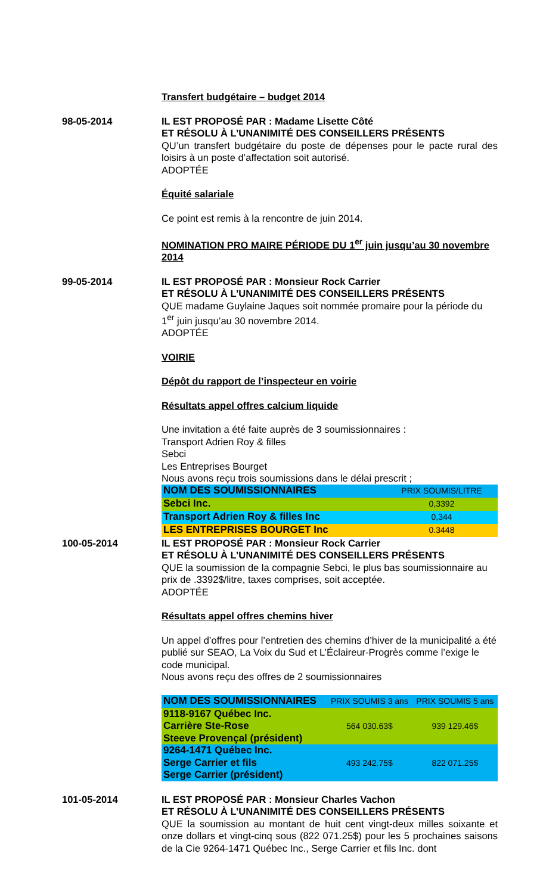Transfert budgétaire – budget 2014
98-05-2014 IL EST PROPOSÉ PAR : Madame Lisette Côté
ET RÉSOLU À L’UNANIMITÉ DES CONSEILLERS PRÉSENTS
QU’un transfert budgétaire du poste de dépenses pour le pacte rural des loisirs à un poste d’affectation soit autorisé.
ADOPTÉE
Équité salariale
Ce point est remis à la rencontre de juin 2014.
NOMINATION PRO MAIRE PÉRIODE DU 1<sup>er</sup> juin jusqu’au 30 novembre 2014
99-05-2014 IL EST PROPOSÉ PAR : Monsieur Rock Carrier
ET RÉSOLU À L’UNANIMITÉ DES CONSEILLERS PRÉSENTS
QUE madame Guylaine Jaques soit nommée promaire pour la période du 1<sup>er</sup> juin jusqu’au 30 novembre 2014.
ADOPTÉE
VOIRIE
Dépôt du rapport de l’inspecteur en voirie
Résultats appel offres calcium liquide
Une invitation a été faite auprès de 3 soumissionnaires :
Transport Adrien Roy & filles
Sebci
Les Entreprises Bourget
Nous avons reçu trois soumissions dans le délai prescrit ;
| NOM DES SOUMISSIONNAIRES | PRIX SOUMIS/LITRE |
| Sebci Inc. | 0,3392 |
| Transport Adrien Roy & filles Inc | 0,344 |
| LES ENTREPRISES BOURGET Inc | 0.3448 |
100-05-2014 IL EST PROPOSÉ PAR : Monsieur Rock Carrier
ET RÉSOLU À L’UNANIMITÉ DES CONSEILLERS PRÉSENTS
QUE la soumission de la compagnie Sebci, le plus bas soumissionnaire au prix de .3392$/litre, taxes comprises, soit acceptée.
ADOPTÉE
Résultats appel offres chemins hiver
Un appel d’offres pour l’entretien des chemins d’hiver de la municipalité a été publié sur SEAO, La Voix du Sud et L’Éclaireur-Progrès comme l’exige le code municipal.
Nous avons reçu des offres de 2 soumissionnaires
| NOM DES SOUMISSIONNAIRES | PRIX SOUMIS 3 ans | PRIX SOUMIS 5 ans |
| 9118-9167 Québec Inc. Carrière Ste-Rose Steeve Provençal (président) | 564 030.63$ | 939 129.46$ |
| 9264-1471 Québec Inc. Serge Carrier et fils Serge Carrier (président) | 493 242.75$ | 822 071.25$ |
101-05-2014 IL EST PROPOSÉ PAR : Monsieur Charles Vachon
ET RÉSOLU À L’UNANIMITÉ DES CONSEILLERS PRÉSENTS
QUE la soumission au montant de huit cent vingt-deux milles soixante et onze dollars et vingt-cinq sous (822 071.25$) pour les 5 prochaines saisons de la Cie 9264-1471 Québec Inc., Serge Carrier et fils Inc. dont